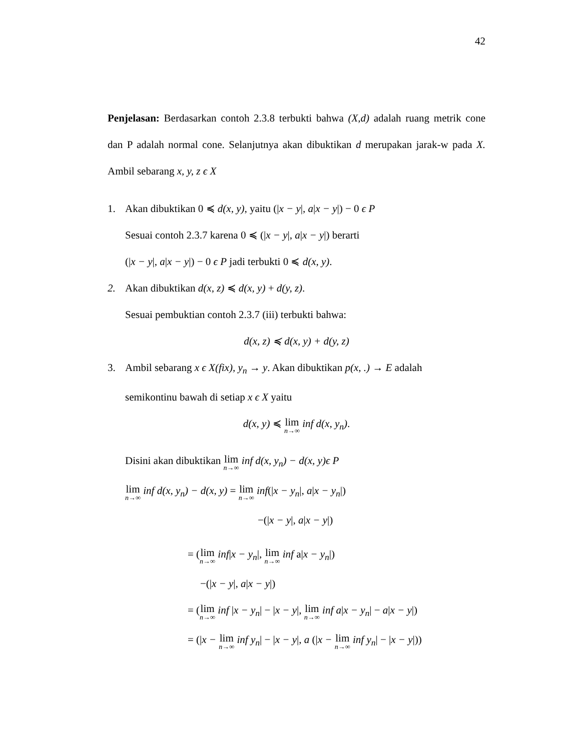42
Penjelasan: Berdasarkan contoh 2.3.8 terbukti bahwa (X,d) adalah ruang metrik cone dan P adalah normal cone. Selanjutnya akan dibuktikan d merupakan jarak-w pada X. Ambil sebarang x, y, z ϵ X
1. Akan dibuktikan 0 ≼ d(x, y), yaitu (|x − y|, a|x − y|) − 0 ϵ P
Sesuai contoh 2.3.7 karena 0 ≼ (|x − y|, a|x − y|) berarti
(|x − y|, a|x − y|) − 0 ϵ P jadi terbukti 0 ≼ d(x, y).
2. Akan dibuktikan d(x, z) ≼ d(x, y) + d(y, z).
Sesuai pembuktian contoh 2.3.7 (iii) terbukti bahwa:
d(x, z) ≼ d(x, y) + d(y, z)
3. Ambil sebarang x ϵ X(fix), y<sub>n</sub> → y. Akan dibuktikan p(x, .) → E adalah
semikontinu bawah di setiap x ϵ X yaitu
d(x, y) ≼ lim n→∞ inf d(x, y<sub>n</sub>).
Disini akan dibuktikan lim n→∞ inf d(x, y<sub>n</sub>) − d(x, y)ϵ P
lim n→∞ inf d(x, y<sub>n</sub>) − d(x, y) = lim n→∞ inf(|x − y<sub>n</sub>|, a|x − y<sub>n</sub>|)
−(|x − y|, a|x − y|)
= (lim n→∞ inf|x − y<sub>n</sub>|, lim n→∞ inf a|x − y<sub>n</sub>|)
−(|x − y|, a|x − y|)
= (lim n→∞ inf |x − y<sub>n</sub>| − |x − y|, lim n→∞ inf a|x − y<sub>n</sub>| − a|x − y|)
= (|x − lim n→∞ inf y<sub>n</sub>| − |x − y|, a (|x − lim n→∞ inf y<sub>n</sub>| − |x − y|))